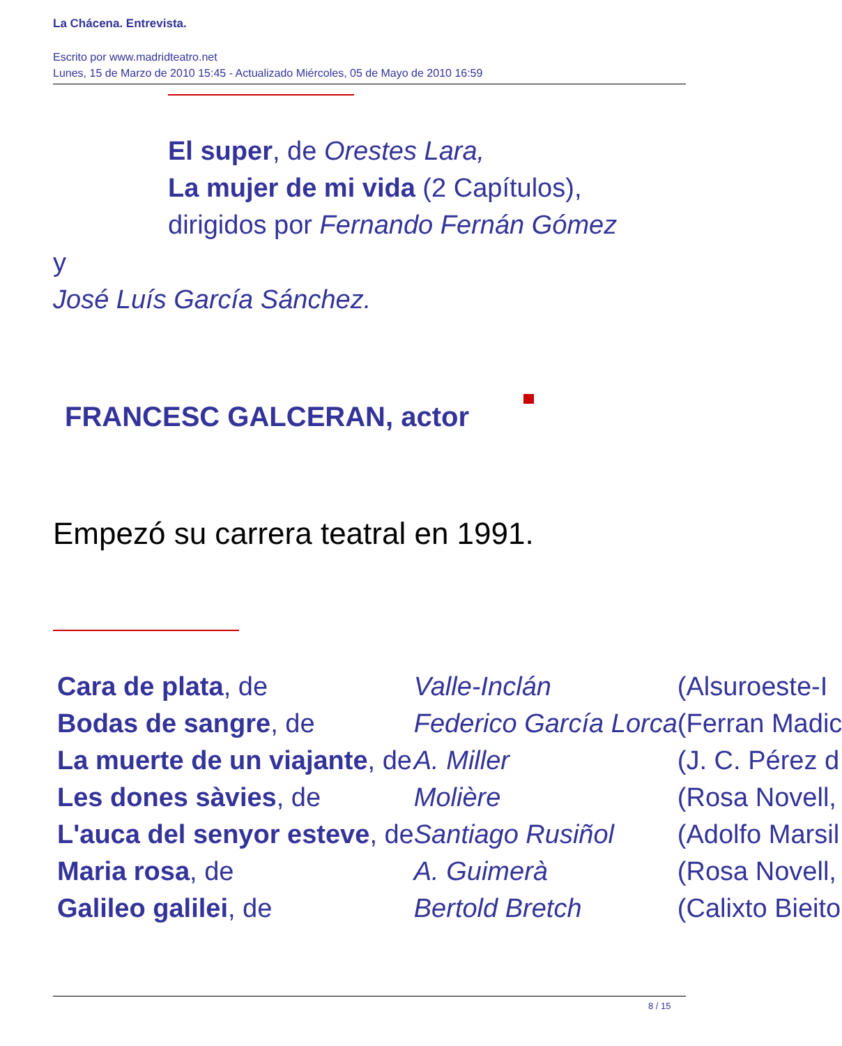La Chácena. Entrevista.
Escrito por www.madridteatro.net
Lunes, 15 de Marzo de 2010 15:45 - Actualizado Miércoles, 05 de Mayo de 2010 16:59
El super, de Orestes Lara,
La mujer de mi vida (2 Capítulos),
dirigidos por Fernando Fernán Gómez
y
José Luís García Sánchez.
FRANCESC GALCERAN, actor
Empezó su carrera teatral en 1991.
| Cara de plata , de | Valle-Inclán | (Alsuroeste-I |
| Bodas de sangre , de | Federico García Lorca | (Ferran Madic |
| La muerte de un viajante , de | A. Miller | (J. C. Pérez d |
| Les dones sàvies , de | Molière | (Rosa Novell, |
| L'auca del senyor esteve , de | Santiago Rusiñol | (Adolfo Marsil |
| Maria rosa , de | A. Guimerà | (Rosa Novell, |
| Galileo galilei , de | Bertold Bretch | (Calixto Bieito |
8 / 15